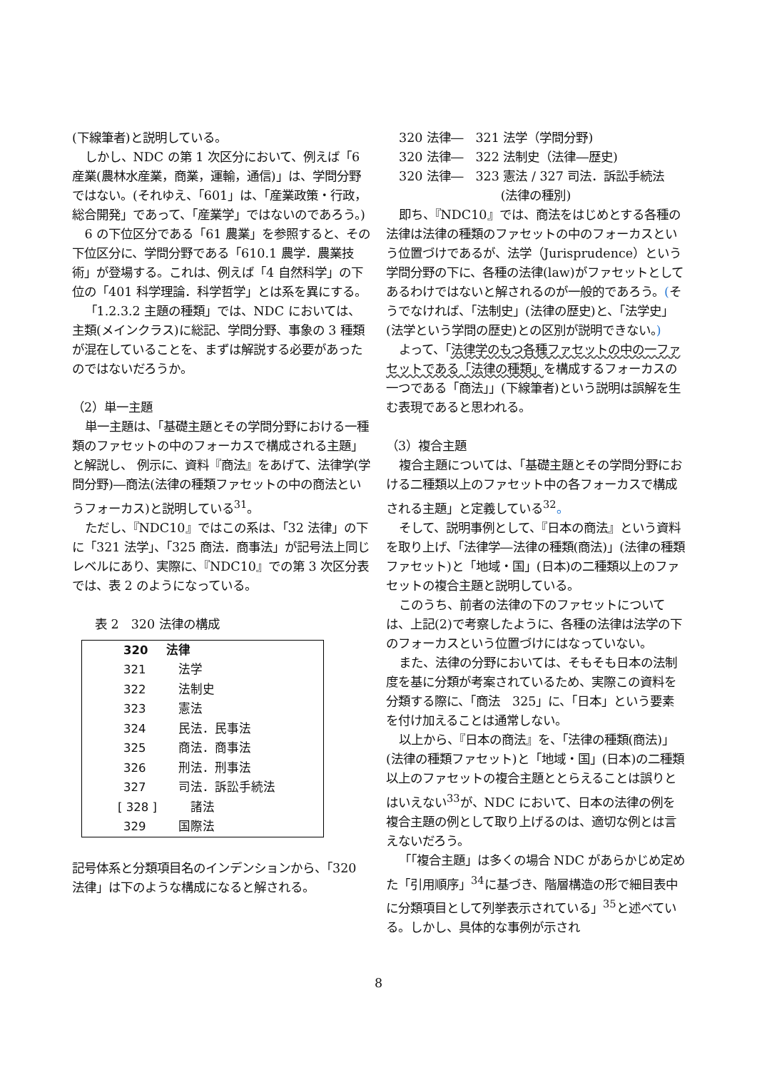(下線筆者)と説明している。
しかし、NDC の第 1 次区分において、例えば「6 産業(農林水産業，商業，運輸，通信)」は、学問分野ではない。(それゆえ、「601」は、「産業政策・行政，総合開発」であって、「産業学」ではないのであろう。)
6 の下位区分である「61 農業」を参照すると、その下位区分に、学問分野である「610.1 農学．農業技術」が登場する。これは、例えば「4 自然科学」の下位の「401 科学理論．科学哲学」とは系を異にする。
「1.2.3.2 主題の種類」では、NDC においては、主類(メインクラス)に総記、学問分野、事象の 3 種類が混在していることを、まずは解説する必要があったのではないだろうか。
（2）単一主題
単一主題は、「基礎主題とその学問分野における一種類のファセットの中のフォーカスで構成される主題」と解説し、 例示に、資料『商法』をあげて、法律学(学問分野)―商法(法律の種類ファセットの中の商法というフォーカス)と説明している<sup>31</sup>。
ただし、『NDC10』ではこの系は、「32 法律」の下に「321 法学」、「325 商法．商事法」が記号法上同じレベルにあり、実際に、『NDC10』での第 3 次区分表では、表 2 のようになっている。
表 2　320 法律の構成
| 320 | 法律 |
| 321 | 法学 |
| 322 | 法制史 |
| 323 | 憲法 |
| 324 | 民法．民事法 |
| 325 | 商法．商事法 |
| 326 | 刑法．刑事法 |
| 327 | 司法．訴訟手続法 |
| [ 328 ] | 諸法 |
| 329 | 国際法 |
記号体系と分類項目名のインデンションから、「320 法律」は下のような構成になると解される。
320 法律―　321 法学（学問分野)
320 法律―　322 法制史（法律―歴史)
320 法律―　323 憲法 / 327 司法．訴訟手続法
(法律の種別)
即ち、『NDC10』では、商法をはじめとする各種の法律は法律の種類のファセットの中のフォーカスという位置づけであるが、法学（Jurisprudence）という学問分野の下に、各種の法律(law)がファセットとしてあるわけではないと解されるのが一般的であろう。(そうでなければ、「法制史」(法律の歴史)と、「法学史」(法学という学問の歴史)との区別が説明できない。)
よって、「法律学のもつ各種ファセットの中の一ファセットである「法律の種類」を構成するフォーカスの一つである「商法」」(下線筆者)という説明は誤解を生む表現であると思われる。
（3）複合主題
複合主題については、「基礎主題とその学問分野における二種類以上のファセット中の各フォーカスで構成される主題」と定義している<sup>32</sup>。
そして、説明事例として、『日本の商法』という資料を取り上げ、「法律学―法律の種類(商法)」(法律の種類ファセット)と「地域・国」(日本)の二種類以上のファセットの複合主題と説明している。
このうち、前者の法律の下のファセットについては、上記(2)で考察したように、各種の法律は法学の下のフォーカスという位置づけにはなっていない。
また、法律の分野においては、そもそも日本の法制度を基に分類が考案されているため、実際この資料を分類する際に、「商法　325」に、「日本」という要素を付け加えることは通常しない。
以上から、『日本の商法』を、「法律の種類(商法)」(法律の種類ファセット)と「地域・国」(日本)の二種類以上のファセットの複合主題ととらえることは誤りとはいえない<sup>33</sup>が、NDC において、日本の法律の例を複合主題の例として取り上げるのは、適切な例とは言えないだろう。
「「複合主題」は多くの場合 NDC があらかじめ定めた「引用順序」<sup>34</sup>に基づき、階層構造の形で細目表中に分類項目として列挙表示されている」<sup>35</sup>と述べている。しかし、具体的な事例が示され
8